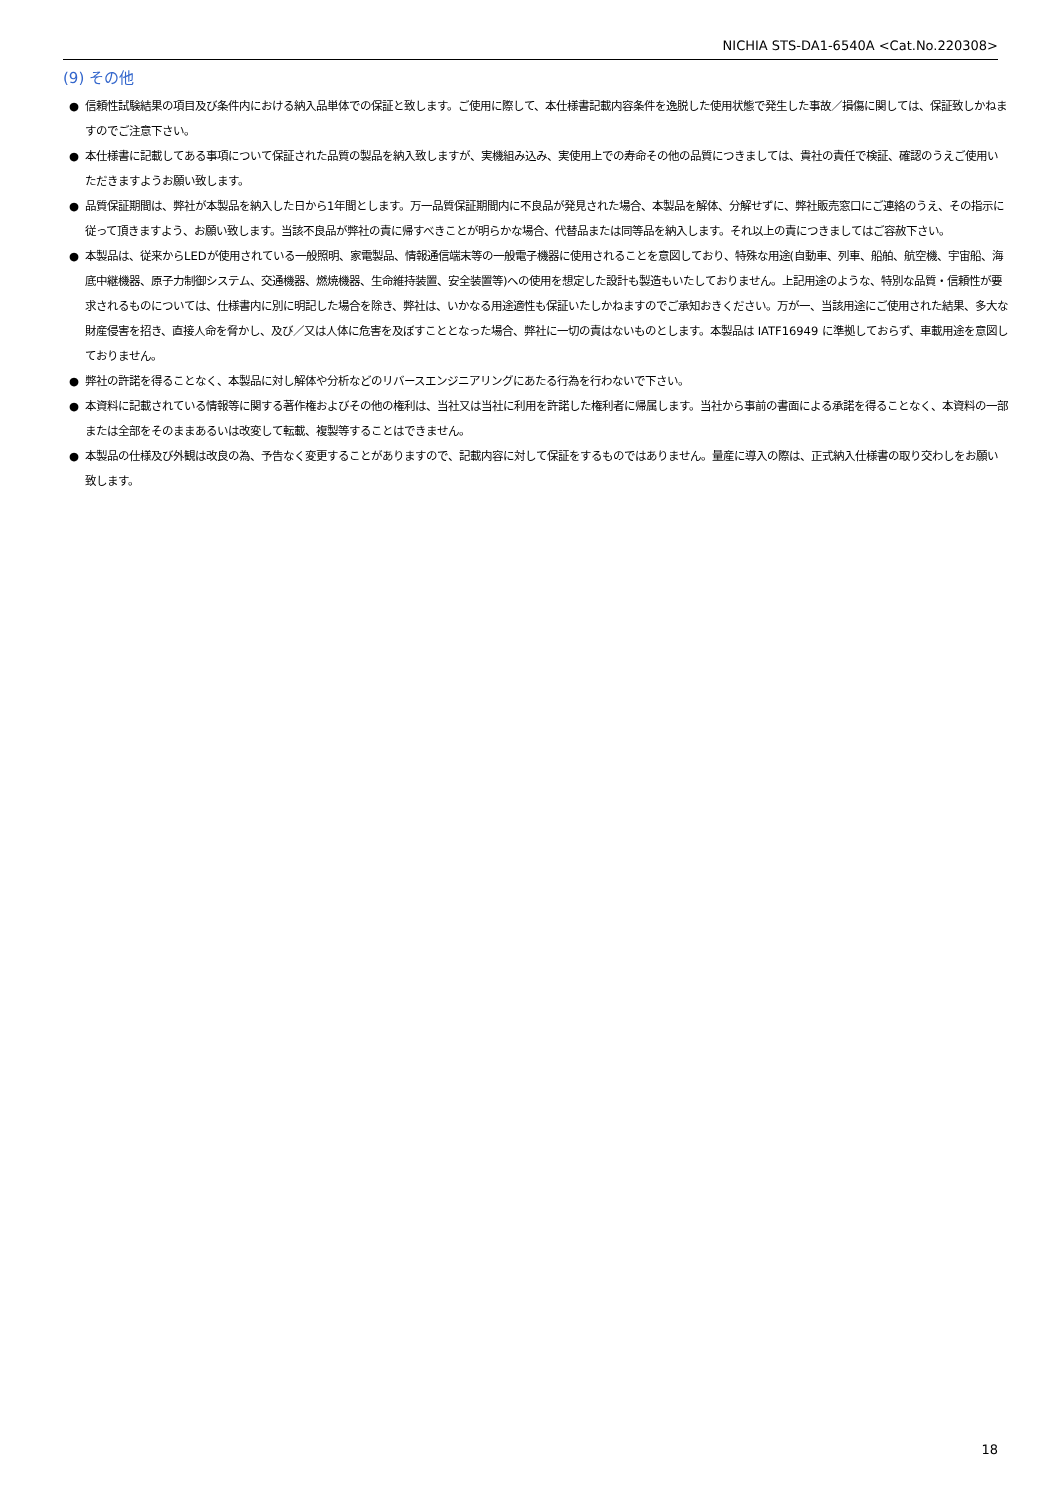NICHIA STS-DA1-6540A <Cat.No.220308>
(9) その他
● 信頼性試験結果の項目及び条件内における納入品単体での保証と致します。ご使用に際して、本仕様書記載内容条件を逸脱した使用状態で発生した事故／損傷に関しては、保証致しかねますのでご注意下さい。
● 本仕様書に記載してある事項について保証された品質の製品を納入致しますが、実機組み込み、実使用上での寿命その他の品質につきましては、貴社の責任で検証、確認のうえご使用いただきますようお願い致します。
● 品質保証期間は、弊社が本製品を納入した日から1年間とします。万一品質保証期間内に不良品が発見された場合、本製品を解体、分解せずに、弊社販売窓口にご連絡のうえ、その指示に従って頂きますよう、お願い致します。当該不良品が弊社の責に帰すべきことが明らかな場合、代替品または同等品を納入します。それ以上の責につきましてはご容赦下さい。
● 本製品は、従来からLEDが使用されている一般照明、家電製品、情報通信端末等の一般電子機器に使用されることを意図しており、特殊な用途(自動車、列車、船舶、航空機、宇宙船、海底中継機器、原子力制御システム、交通機器、燃焼機器、生命維持装置、安全装置等)への使用を想定した設計も製造もいたしておりません。上記用途のような、特別な品質・信頼性が要求されるものについては、仕様書内に別に明記した場合を除き、弊社は、いかなる用途適性も保証いたしかねますのでご承知おきください。万が一、当該用途にご使用された結果、多大な財産侵害を招き、直接人命を脅かし、及び／又は人体に危害を及ぼすこととなった場合、弊社に一切の責はないものとします。本製品は IATF16949 に準拠しておらず、車載用途を意図しておりません。
● 弊社の許諾を得ることなく、本製品に対し解体や分析などのリバースエンジニアリングにあたる行為を行わないで下さい。
● 本資料に記載されている情報等に関する著作権およびその他の権利は、当社又は当社に利用を許諾した権利者に帰属します。当社から事前の書面による承諾を得ることなく、本資料の一部または全部をそのままあるいは改変して転載、複製等することはできません。
● 本製品の仕様及び外観は改良の為、予告なく変更することがありますので、記載内容に対して保証をするものではありません。量産に導入の際は、正式納入仕様書の取り交わしをお願い致します。
18